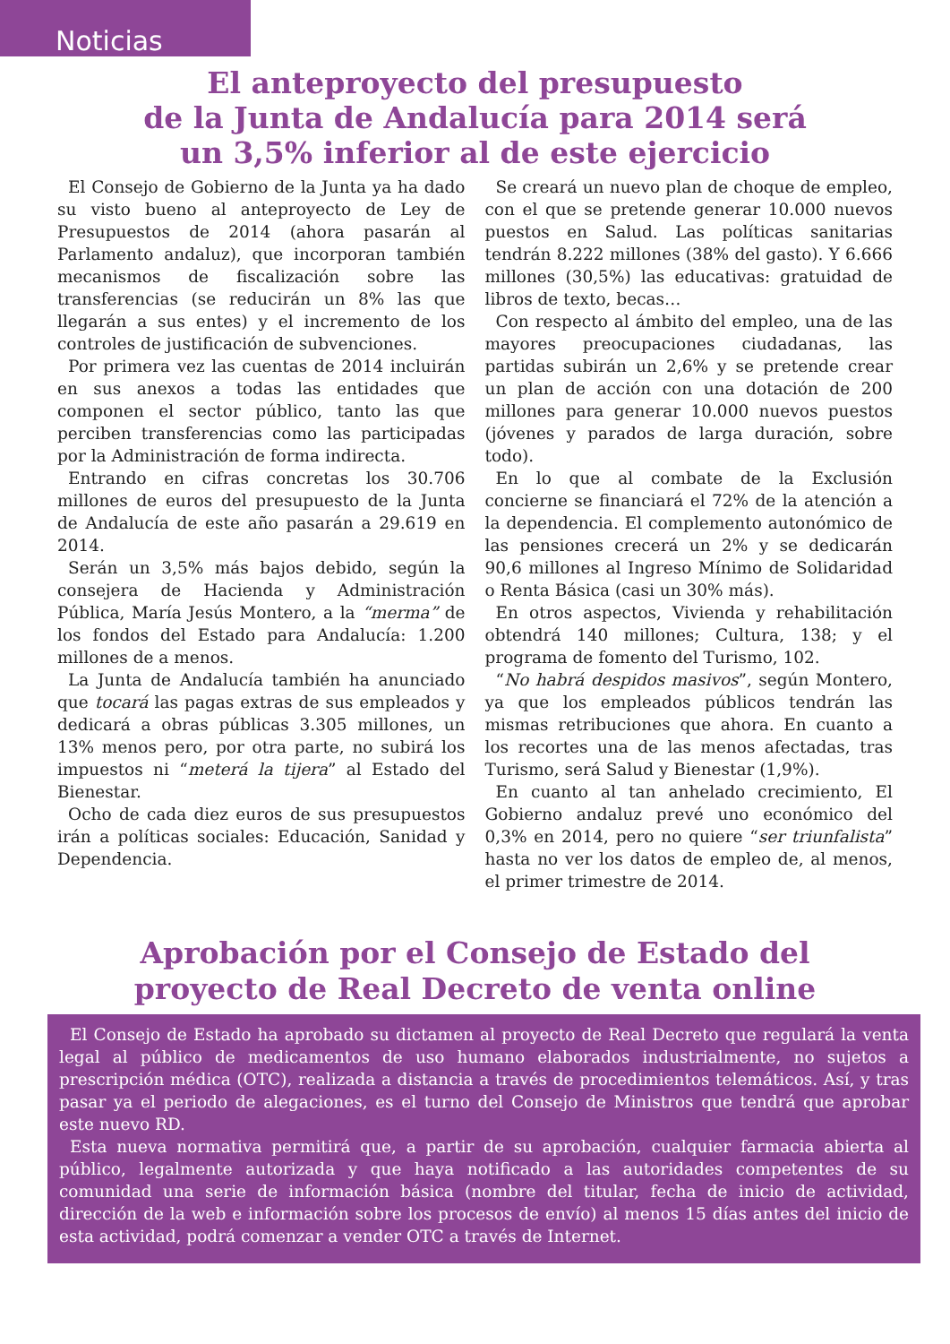Noticias
El anteproyecto del presupuesto
de la Junta de Andalucía para 2014 será
un 3,5% inferior al de este ejercicio
El Consejo de Gobierno de la Junta ya ha dado su visto bueno al anteproyecto de Ley de Presupuestos de 2014 (ahora pasarán al Parlamento andaluz), que incorporan también mecanismos de fiscalización sobre las transferencias (se reducirán un 8% las que llegarán a sus entes) y el incremento de los controles de justificación de subvenciones.
Por primera vez las cuentas de 2014 incluirán en sus anexos a todas las entidades que componen el sector público, tanto las que perciben transferencias como las participadas por la Administración de forma indirecta.
Entrando en cifras concretas los 30.706 millones de euros del presupuesto de la Junta de Andalucía de este año pasarán a 29.619 en 2014.
Serán un 3,5% más bajos debido, según la consejera de Hacienda y Administración Pública, María Jesús Montero, a la “merma” de los fondos del Estado para Andalucía: 1.200 millones de a menos.
La Junta de Andalucía también ha anunciado que tocará las pagas extras de sus empleados y dedicará a obras públicas 3.305 millones, un 13% menos pero, por otra parte, no subirá los impuestos ni “meterá la tijera” al Estado del Bienestar.
Ocho de cada diez euros de sus presupuestos irán a políticas sociales: Educación, Sanidad y Dependencia.
Se creará un nuevo plan de choque de empleo, con el que se pretende generar 10.000 nuevos puestos en Salud. Las políticas sanitarias tendrán 8.222 millones (38% del gasto). Y 6.666 millones (30,5%) las educativas: gratuidad de libros de texto, becas…
Con respecto al ámbito del empleo, una de las mayores preocupaciones ciudadanas, las partidas subirán un 2,6% y se pretende crear un plan de acción con una dotación de 200 millones para generar 10.000 nuevos puestos (jóvenes y parados de larga duración, sobre todo).
En lo que al combate de la Exclusión concierne se financiará el 72% de la atención a la dependencia. El complemento autonómico de las pensiones crecerá un 2% y se dedicarán 90,6 millones al Ingreso Mínimo de Solidaridad o Renta Básica (casi un 30% más).
En otros aspectos, Vivienda y rehabilitación obtendrá 140 millones; Cultura, 138; y el programa de fomento del Turismo, 102.
“No habrá despidos masivos”, según Montero, ya que los empleados públicos tendrán las mismas retribuciones que ahora. En cuanto a los recortes una de las menos afectadas, tras Turismo, será Salud y Bienestar (1,9%).
En cuanto al tan anhelado crecimiento, El Gobierno andaluz prevé uno económico del 0,3% en 2014, pero no quiere “ser triunfalista” hasta no ver los datos de empleo de, al menos, el primer trimestre de 2014.
Aprobación por el Consejo de Estado del
proyecto de Real Decreto de venta online
El Consejo de Estado ha aprobado su dictamen al proyecto de Real Decreto que regulará la venta legal al público de medicamentos de uso humano elaborados industrialmente, no sujetos a prescripción médica (OTC), realizada a distancia a través de procedimientos telemáticos. Así, y tras pasar ya el periodo de alegaciones, es el turno del Consejo de Ministros que tendrá que aprobar este nuevo RD.
Esta nueva normativa permitirá que, a partir de su aprobación, cualquier farmacia abierta al público, legalmente autorizada y que haya notificado a las autoridades competentes de su comunidad una serie de información básica (nombre del titular, fecha de inicio de actividad, dirección de la web e información sobre los procesos de envío) al menos 15 días antes del inicio de esta actividad, podrá comenzar a vender OTC a través de Internet.